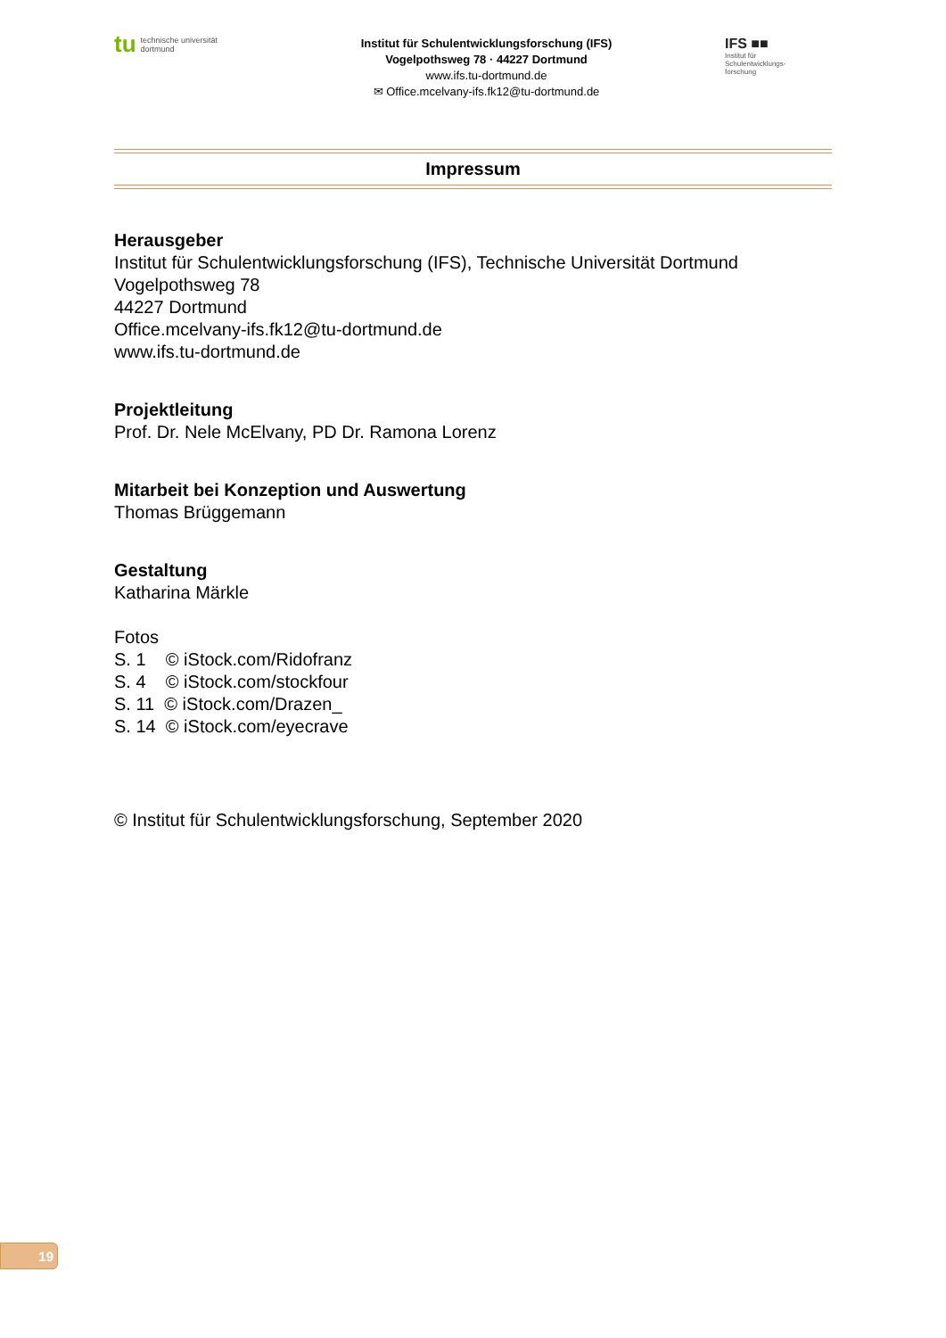tu technische universität
dortmund
Institut für Schulentwicklungsforschung (IFS)
Vogelpothsweg 78 · 44227 Dortmund
www.ifs.tu-dortmund.de
✉ Office.mcelvany-ifs.fk12@tu-dortmund.de
IFS ■■
Institut für
Schulentwicklungs-
forschung
Impressum
Herausgeber
Institut für Schulentwicklungsforschung (IFS), Technische Universität Dortmund
Vogelpothsweg 78
44227 Dortmund
Office.mcelvany-ifs.fk12@tu-dortmund.de
www.ifs.tu-dortmund.de
Projektleitung
Prof. Dr. Nele McElvany, PD Dr. Ramona Lorenz
Mitarbeit bei Konzeption und Auswertung
Thomas Brüggemann
Gestaltung
Katharina Märkle
Fotos
S. 1 © iStock.com/Ridofranz
S. 4 © iStock.com/stockfour
S. 11 © iStock.com/Drazen_
S. 14 © iStock.com/eyecrave
© Institut für Schulentwicklungsforschung, September 2020
19